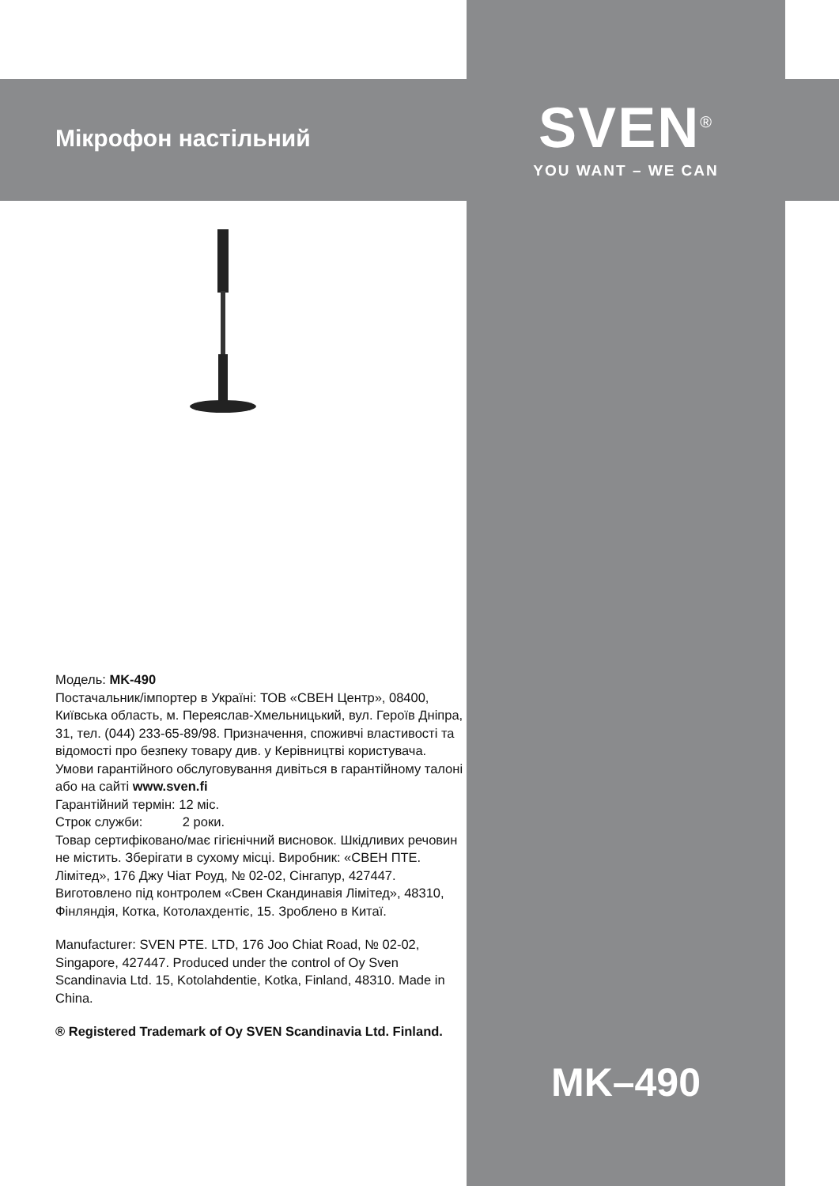Мікрофон настільний
Модель: MK-490
Постачальник/імпортер в Україні: ТОВ «СВЕН Центр», 08400, Київська область, м. Переяслав-Хмельницький, вул. Героїв Дніпра, 31, тел. (044) 233-65-89/98. Призначення, споживчі властивості та відомості про безпеку товару див. у Керівництві користувача. Умови гарантійного обслуговування дивіться в гарантійному талоні або на сайті www.sven.fi
Гарантійний термін: 12 міс.
Строк служби: 2 роки.
Товар сертифіковано/має гігієнічний висновок. Шкідливих речовин не містить. Зберігати в сухому місці. Виробник: «СВЕН ПТЕ. Лімітед», 176 Джу Чіат Роуд, № 02-02, Сінгапур, 427447. Виготовлено під контролем «Свен Скандинавія Лімітед», 48310, Фінляндія, Котка, Котолахдентіє, 15. Зроблено в Китаї.
Manufacturer: SVEN PTE. LTD, 176 Joo Chiat Road, № 02-02, Singapore, 427447. Produced under the control of Oy Sven Scandinavia Ltd. 15, Kotolahdentie, Kotka, Finland, 48310. Made in China.
® Registered Trademark of Oy SVEN Scandinavia Ltd. Finland.
SVEN<sup>®</sup>
YOU WANT – WE CAN
MK–490